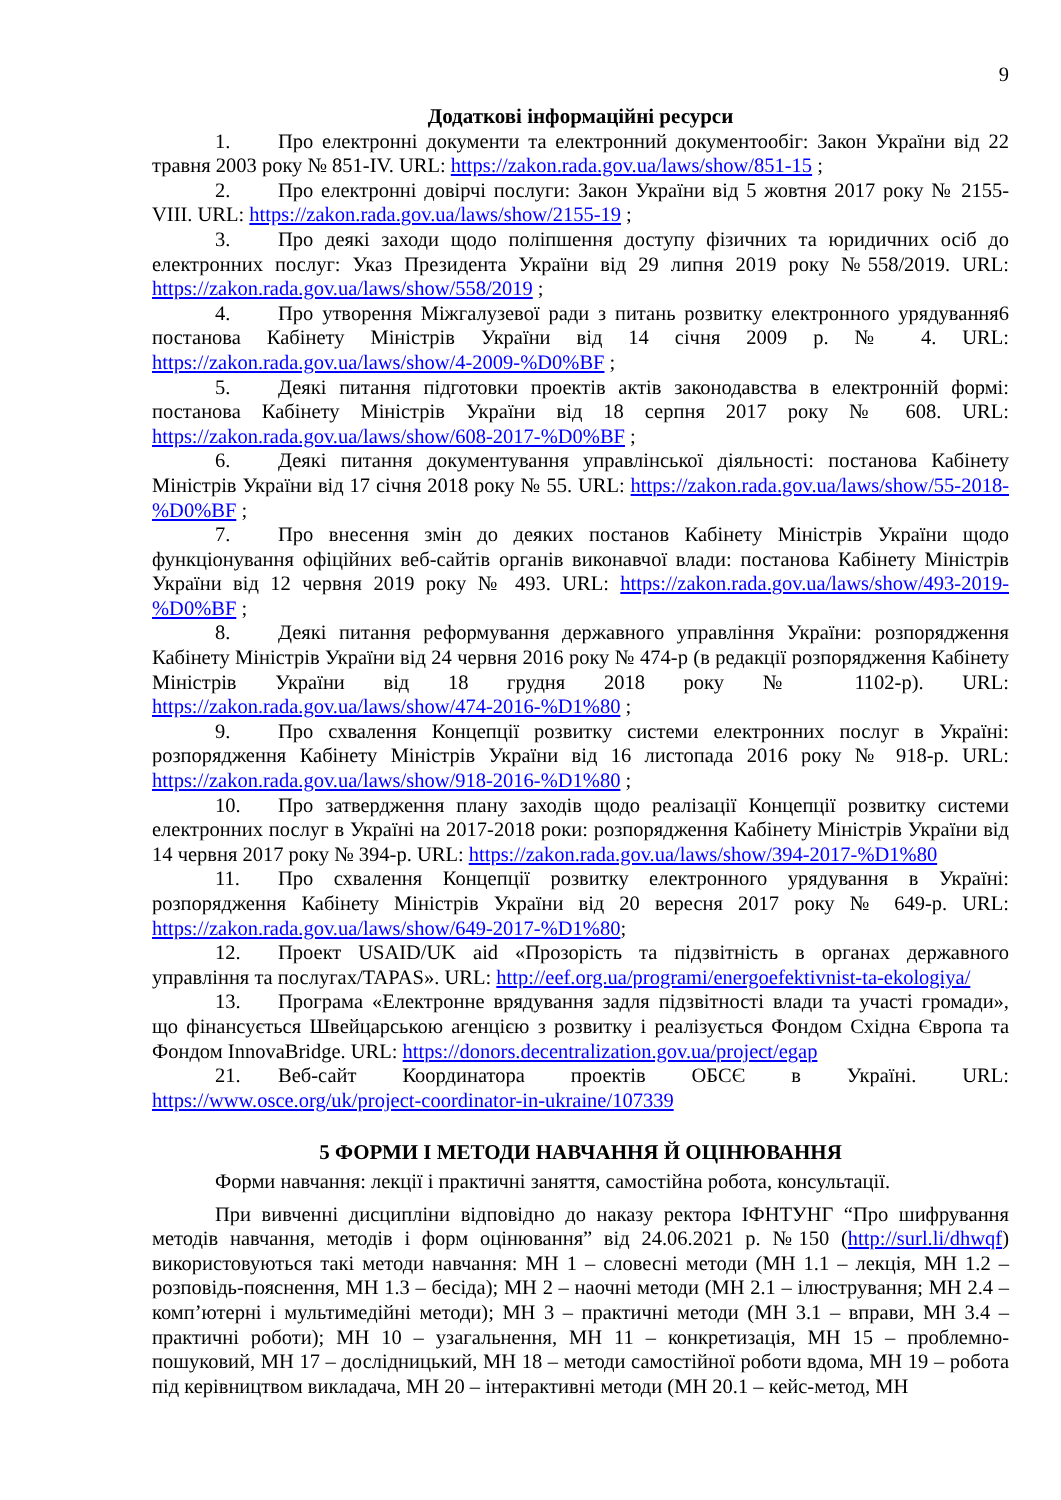9
Додаткові інформаційні ресурси
1. Про електронні документи та електронний документообіг: Закон України від 22 травня 2003 року № 851-IV. URL: https://zakon.rada.gov.ua/laws/show/851-15 ;
2. Про електронні довірчі послуги: Закон України від 5 жовтня 2017 року № 2155-VIII. URL: https://zakon.rada.gov.ua/laws/show/2155-19 ;
3. Про деякі заходи щодо поліпшення доступу фізичних та юридичних осіб до електронних послуг: Указ Президента України від 29 липня 2019 року №558/2019. URL: https://zakon.rada.gov.ua/laws/show/558/2019 ;
4. Про утворення Міжгалузевої ради з питань розвитку електронного урядування6 постанова Кабінету Міністрів України від 14 січня 2009 р. № 4. URL: https://zakon.rada.gov.ua/laws/show/4-2009-%D0%BF ;
5. Деякі питання підготовки проектів актів законодавства в електронній формі: постанова Кабінету Міністрів України від 18 серпня 2017 року № 608. URL: https://zakon.rada.gov.ua/laws/show/608-2017-%D0%BF ;
6. Деякі питання документування управлінської діяльності: постанова Кабінету Міністрів України від 17 січня 2018 року № 55. URL: https://zakon.rada.gov.ua/laws/show/55-2018-%D0%BF ;
7. Про внесення змін до деяких постанов Кабінету Міністрів України щодо функціонування офіційних веб-сайтів органів виконавчої влади: постанова Кабінету Міністрів України від 12 червня 2019 року № 493. URL: https://zakon.rada.gov.ua/laws/show/493-2019-%D0%BF ;
8. Деякі питання реформування державного управління України: розпорядження Кабінету Міністрів України від 24 червня 2016 року № 474-р (в редакції розпорядження Кабінету Міністрів України від 18 грудня 2018 року № 1102-р). URL: https://zakon.rada.gov.ua/laws/show/474-2016-%D1%80 ;
9. Про схвалення Концепції розвитку системи електронних послуг в Україні: розпорядження Кабінету Міністрів України від 16 листопада 2016 року № 918-р. URL: https://zakon.rada.gov.ua/laws/show/918-2016-%D1%80 ;
10. Про затвердження плану заходів щодо реалізації Концепції розвитку системи електронних послуг в Україні на 2017-2018 роки: розпорядження Кабінету Міністрів України від 14 червня 2017 року № 394-р. URL: https://zakon.rada.gov.ua/laws/show/394-2017-%D1%80
11. Про схвалення Концепції розвитку електронного урядування в Україні: розпорядження Кабінету Міністрів України від 20 вересня 2017 року № 649-р. URL: https://zakon.rada.gov.ua/laws/show/649-2017-%D1%80;
12. Проект USAID/UK aid «Прозорість та підзвітність в органах державного управління та послугах/TAPAS». URL: http://eef.org.ua/programi/energoefektivnist-ta-ekologiya/
13. Програма «Електронне врядування задля підзвітності влади та участі громади», що фінансується Швейцарською агенцією з розвитку і реалізується Фондом Східна Європа та Фондом InnovaBridge. URL: https://donors.decentralization.gov.ua/project/egap
21. Веб-сайт Координатора проектів ОБСЄ в Україні. URL: https://www.osce.org/uk/project-coordinator-in-ukraine/107339
5 ФОРМИ І МЕТОДИ НАВЧАННЯ Й ОЦІНЮВАННЯ
Форми навчання: лекції і практичні заняття, самостійна робота, консультації.
При вивченні дисципліни відповідно до наказу ректора ІФНТУНГ “Про шифрування методів навчання, методів і форм оцінювання” від 24.06.2021 р. №150 (http://surl.li/dhwqf) використовуються такі методи навчання: МН 1 – словесні методи (МН 1.1 – лекція, МН 1.2 – розповідь-пояснення, МН 1.3 – бесіда); МН 2 – наочні методи (МН 2.1 – ілюстрування; МН 2.4 – комп’ютерні і мультимедійні методи); МН 3 – практичні методи (МН 3.1 – вправи, МН 3.4 – практичні роботи); МН 10 – узагальнення, МН 11 – конкретизація, МН 15 – проблемно-пошуковий, МН 17 – дослідницький, МН 18 – методи самостійної роботи вдома, МН 19 – робота під керівництвом викладача, МН 20 – інтерактивні методи (МН 20.1 – кейс-метод, МН